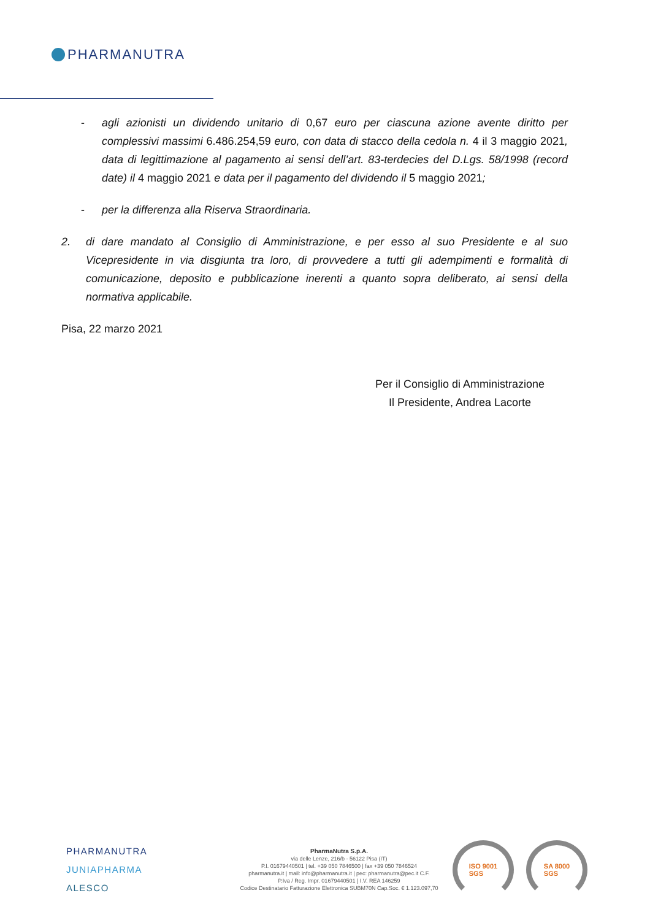PHARMANUTRA
- agli azionisti un dividendo unitario di 0,67 euro per ciascuna azione avente diritto per complessivi massimi 6.486.254,59 euro, con data di stacco della cedola n. 4 il 3 maggio 2021, data di legittimazione al pagamento ai sensi dell’art. 83-terdecies del D.Lgs. 58/1998 (record date) il 4 maggio 2021 e data per il pagamento del dividendo il 5 maggio 2021;
- per la differenza alla Riserva Straordinaria.
2. di dare mandato al Consiglio di Amministrazione, e per esso al suo Presidente e al suo Vicepresidente in via disgiunta tra loro, di provvedere a tutti gli adempimenti e formalità di comunicazione, deposito e pubblicazione inerenti a quanto sopra deliberato, ai sensi della normativa applicabile.
Pisa, 22 marzo 2021
Per il Consiglio di Amministrazione
Il Presidente, Andrea Lacorte
PHARMANUTRA
JUNIAPHARMA
ALESCO
PharmaNutra S.p.A.
via delle Lenze, 216/b - 56122 Pisa (IT)
P.I. 01679440501 | tel. +39 050 7846500 | fax +39 050 7846524
pharmanutra.it | mail: info@pharmanutra.it | pec: pharmanutra@pec.it C.F.
P.Iva / Reg. Impr. 01679440501 | I.V. REA 146259
Codice Destinatario Fatturazione Elettronica SUBM70N Cap.Soc. € 1.123.097,70
ISO 9001
SGS
SA 8000
SGS